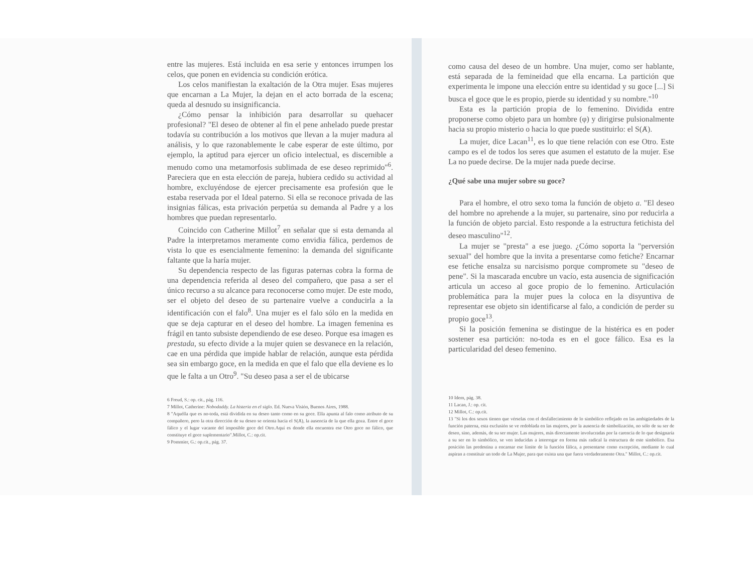entre las mujeres. Está incluida en esa serie y entonces irrumpen los celos, que ponen en evidencia su condición erótica.
Los celos manifiestan la exaltación de la Otra mujer. Esas mujeres que encarnan a La Mujer, la dejan en el acto borrada de la escena; queda al desnudo su insignificancia.
¿Cómo pensar la inhibición para desarrollar su quehacer profesional? "El deseo de obtener al fin el pene anhelado puede prestar todavía su contribución a los motivos que llevan a la mujer madura al análisis, y lo que razonablemente le cabe esperar de este último, por ejemplo, la aptitud para ejercer un oficio intelectual, es discernible a menudo como una metamorfosis sublimada de ese deseo reprimido"<sup>6</sup>. Pareciera que en esta elección de pareja, hubiera cedido su actividad al hombre, excluyéndose de ejercer precisamente esa profesión que le estaba reservada por el Ideal paterno. Si ella se reconoce privada de las insignias fálicas, esta privación perpetúa su demanda al Padre y a los hombres que puedan representarlo.
Coincido con Catherine Millot<sup>7</sup> en señalar que si esta demanda al Padre la interpretamos meramente como envidia fálica, perdemos de vista lo que es esencialmente femenino: la demanda del significante faltante que la haría mujer.
Su dependencia respecto de las figuras paternas cobra la forma de una dependencia referida al deseo del compañero, que pasa a ser el único recurso a su alcance para reconocerse como mujer. De este modo, ser el objeto del deseo de su partenaire vuelve a conducirla a la identificación con el falo<sup>8</sup>. Una mujer es el falo sólo en la medida en que se deja capturar en el deseo del hombre. La imagen femenina es frágil en tanto subsiste dependiendo de ese deseo. Porque esa imagen es prestada, su efecto divide a la mujer quien se desvanece en la relación, cae en una pérdida que impide hablar de relación, aunque esta pérdida sea sin embargo goce, en la medida en que el falo que ella deviene es lo que le falta a un Otro<sup>9</sup>. "Su deseo pasa a ser el de ubicarse
6 Freud, S.: op. cit., pág. 116.
7 Millot, Catherine: Nobodaddy. La histeria en el siglo. Ed. Nueva Visión, Buenos Aires, 1988.
8 "Aquélla que es no-toda, está dividida en su deseo tanto como en su goce. Ella apunta al falo como atributo de su compañero, pero la otra dirección de su deseo se orienta hacia el S(Ⱥ), la ausencia de la que ella goza. Entre el goce fálico y el lugar vacante del imposible goce del Otro.Aquí es donde ella encuentra ese Otro goce no fálico, que constituye el goce suplementario".Millot, C.: op.cit.
9 Pommier, G.: op.cit., pág. 37.
como causa del deseo de un hombre. Una mujer, como ser hablante, está separada de la femineidad que ella encarna. La partición que experimenta le impone una elección entre su identidad y su goce [...] Si busca el goce que le es propio, pierde su identidad y su nombre."<sup>10</sup>
Esta es la partición propia de lo femenino. Dividida entre proponerse como objeto para un hombre (φ) y dirigirse pulsionalmente hacia su propio misterio o hacia lo que puede sustituirlo: el S(Ⱥ).
La mujer, dice Lacan<sup>11</sup>, es lo que tiene relación con ese Otro. Este campo es el de todos los seres que asumen el estatuto de la mujer. Ese La no puede decirse. De la mujer nada puede decirse.
¿Qué sabe una mujer sobre su goce?
Para el hombre, el otro sexo toma la función de objeto a. "El deseo del hombre no aprehende a la mujer, su partenaire, sino por reducirla a la función de objeto parcial. Esto responde a la estructura fetichista del deseo masculino"<sup>12</sup>.
La mujer se "presta" a ese juego. ¿Cómo soporta la "perversión sexual" del hombre que la invita a presentarse como fetiche? Encarnar ese fetiche ensalza su narcisismo porque compromete su "deseo de pene". Si la mascarada encubre un vacío, esta ausencia de significación articula un acceso al goce propio de lo femenino. Articulación problemática para la mujer pues la coloca en la disyuntiva de representar ese objeto sin identificarse al falo, a condición de perder su propio goce<sup>13</sup>.
Si la posición femenina se distingue de la histérica es en poder sostener esa partición: no-toda es en el goce fálico. Esa es la particularidad del deseo femenino.
10 Idem, pág. 38.
11 Lacan, J.: op. cit.
12 Millot, C.: op.cit.
13 "Si los dos sexos tienen que vérselas con el desfallecimiento de lo simbólico reflejado en las ambigüedades de la función paterna, esta exclusión se ve redoblada en las mujeres, por la ausencia de simbolización, no sólo de su ser de deseo, sino, además, de su ser mujer. Las mujeres, más directamente involucradas por la carencia de lo que designaría a su ser en lo simbólico, se ven inducidas a interrogar en forma más radical la estructura de este simbólico. Esa posición las predestina a encarnar ese límite de la función fálica, a presentarse como excepción, mediante lo cual aspiran a constituir un todo de La Mujer, para que exista una que fuera verdaderamente Otra." Millot, C.: op.cit.